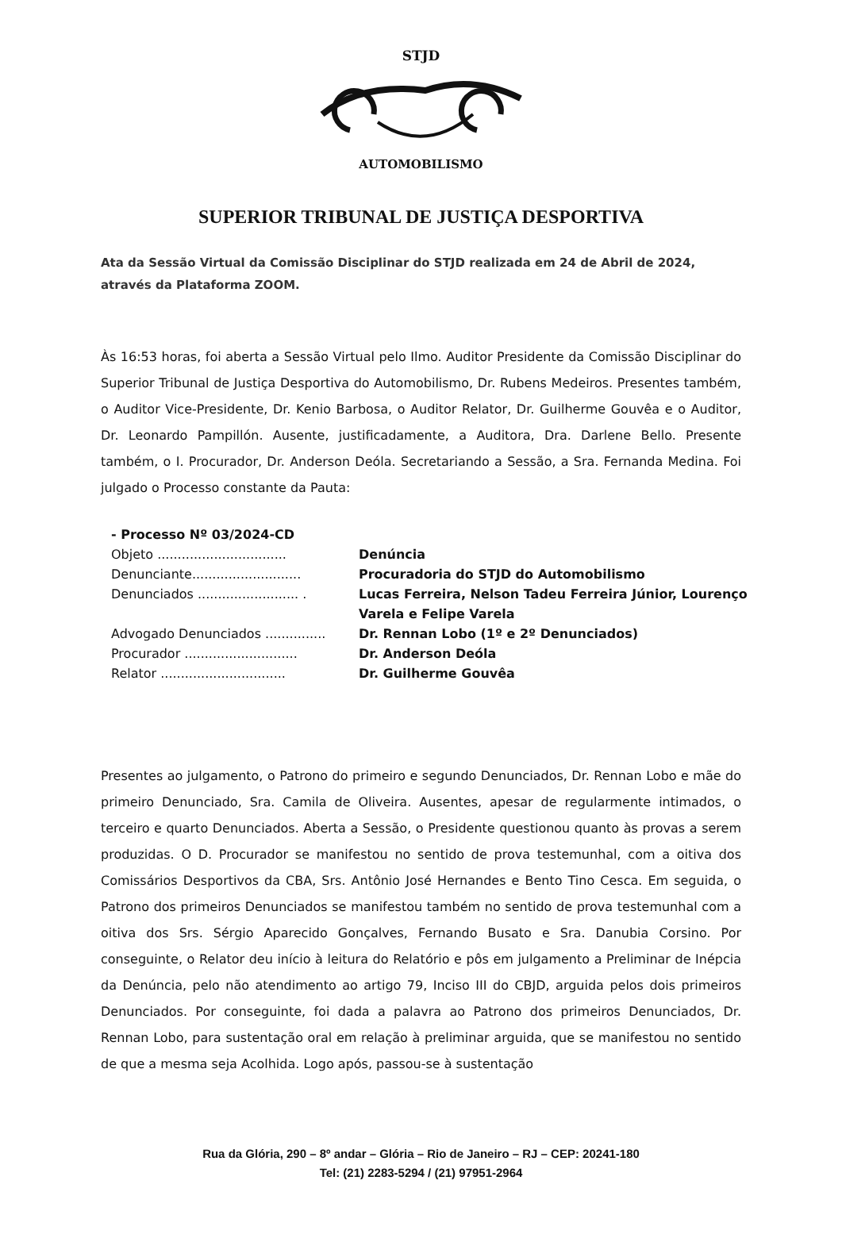STJD
AUTOMOBILISMO
SUPERIOR TRIBUNAL DE JUSTIÇA DESPORTIVA
Ata da Sessão Virtual da Comissão Disciplinar do STJD realizada em 24 de Abril de 2024, através da Plataforma ZOOM.
Às 16:53 horas, foi aberta a Sessão Virtual pelo Ilmo. Auditor Presidente da Comissão Disciplinar do Superior Tribunal de Justiça Desportiva do Automobilismo, Dr. Rubens Medeiros. Presentes também, o Auditor Vice-Presidente, Dr. Kenio Barbosa, o Auditor Relator, Dr. Guilherme Gouvêa e o Auditor, Dr. Leonardo Pampillón. Ausente, justificadamente, a Auditora, Dra. Darlene Bello. Presente também, o I. Procurador, Dr. Anderson Deóla. Secretariando a Sessão, a Sra. Fernanda Medina. Foi julgado o Processo constante da Pauta:
- Processo Nº 03/2024-CD
Objeto ................................ Denúncia
Denunciante........................... Procuradoria do STJD do Automobilismo
Denunciados ......................... . Lucas Ferreira, Nelson Tadeu Ferreira Júnior, Lourenço Varela e Felipe Varela
Advogado Denunciados ............... Dr. Rennan Lobo (1º e 2º Denunciados)
Procurador ............................ Dr. Anderson Deóla
Relator ............................... Dr. Guilherme Gouvêa
Presentes ao julgamento, o Patrono do primeiro e segundo Denunciados, Dr. Rennan Lobo e mãe do primeiro Denunciado, Sra. Camila de Oliveira. Ausentes, apesar de regularmente intimados, o terceiro e quarto Denunciados. Aberta a Sessão, o Presidente questionou quanto às provas a serem produzidas. O D. Procurador se manifestou no sentido de prova testemunhal, com a oitiva dos Comissários Desportivos da CBA, Srs. Antônio José Hernandes e Bento Tino Cesca. Em seguida, o Patrono dos primeiros Denunciados se manifestou também no sentido de prova testemunhal com a oitiva dos Srs. Sérgio Aparecido Gonçalves, Fernando Busato e Sra. Danubia Corsino. Por conseguinte, o Relator deu início à leitura do Relatório e pôs em julgamento a Preliminar de Inépcia da Denúncia, pelo não atendimento ao artigo 79, Inciso III do CBJD, arguida pelos dois primeiros Denunciados. Por conseguinte, foi dada a palavra ao Patrono dos primeiros Denunciados, Dr. Rennan Lobo, para sustentação oral em relação à preliminar arguida, que se manifestou no sentido de que a mesma seja Acolhida. Logo após, passou-se à sustentação
Rua da Glória, 290 – 8º andar – Glória – Rio de Janeiro – RJ – CEP: 20241-180
Tel: (21) 2283-5294 / (21) 97951-2964